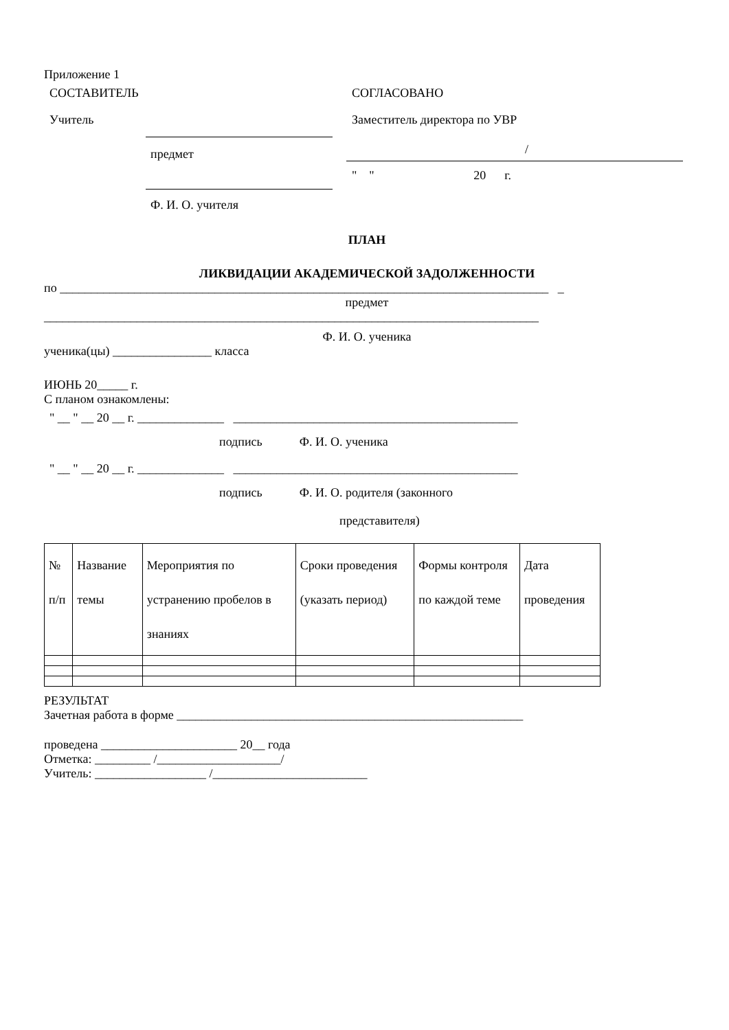Приложение 1
СОСТАВИТЕЛЬ
Учитель
предмет
Ф. И. О. учителя
СОГЛАСОВАНО
Заместитель директора по УВР
/
" " 20 г.
ПЛАН
ЛИКВИДАЦИИ АКАДЕМИЧЕСКОЙ ЗАДОЛЖЕННОСТИ
по _______________________________________________________________________________ _
предмет
________________________________________________________________________________
Ф. И. О. ученика
ученика(цы) ________________ класса
ИЮНЬ 20_____ г.
С планом ознакомлены:
" __ " __ 20 __ г. ______________ ______________________________________________
подпись Ф. И. О. ученика
" __ " __ 20 __ г. ______________ ______________________________________________
подпись Ф. И. О. родителя (законного
представителя)
| № п/п | Название темы | Мероприятия по устранению пробелов в знаниях | Сроки проведения (указать период) | Формы контроля по каждой теме | Дата проведения |
РЕЗУЛЬТАТ
Зачетная работа в форме ________________________________________________________
проведена ______________________ 20__ года
Отметка: _________ /____________________/
Учитель: __________________ /_________________________